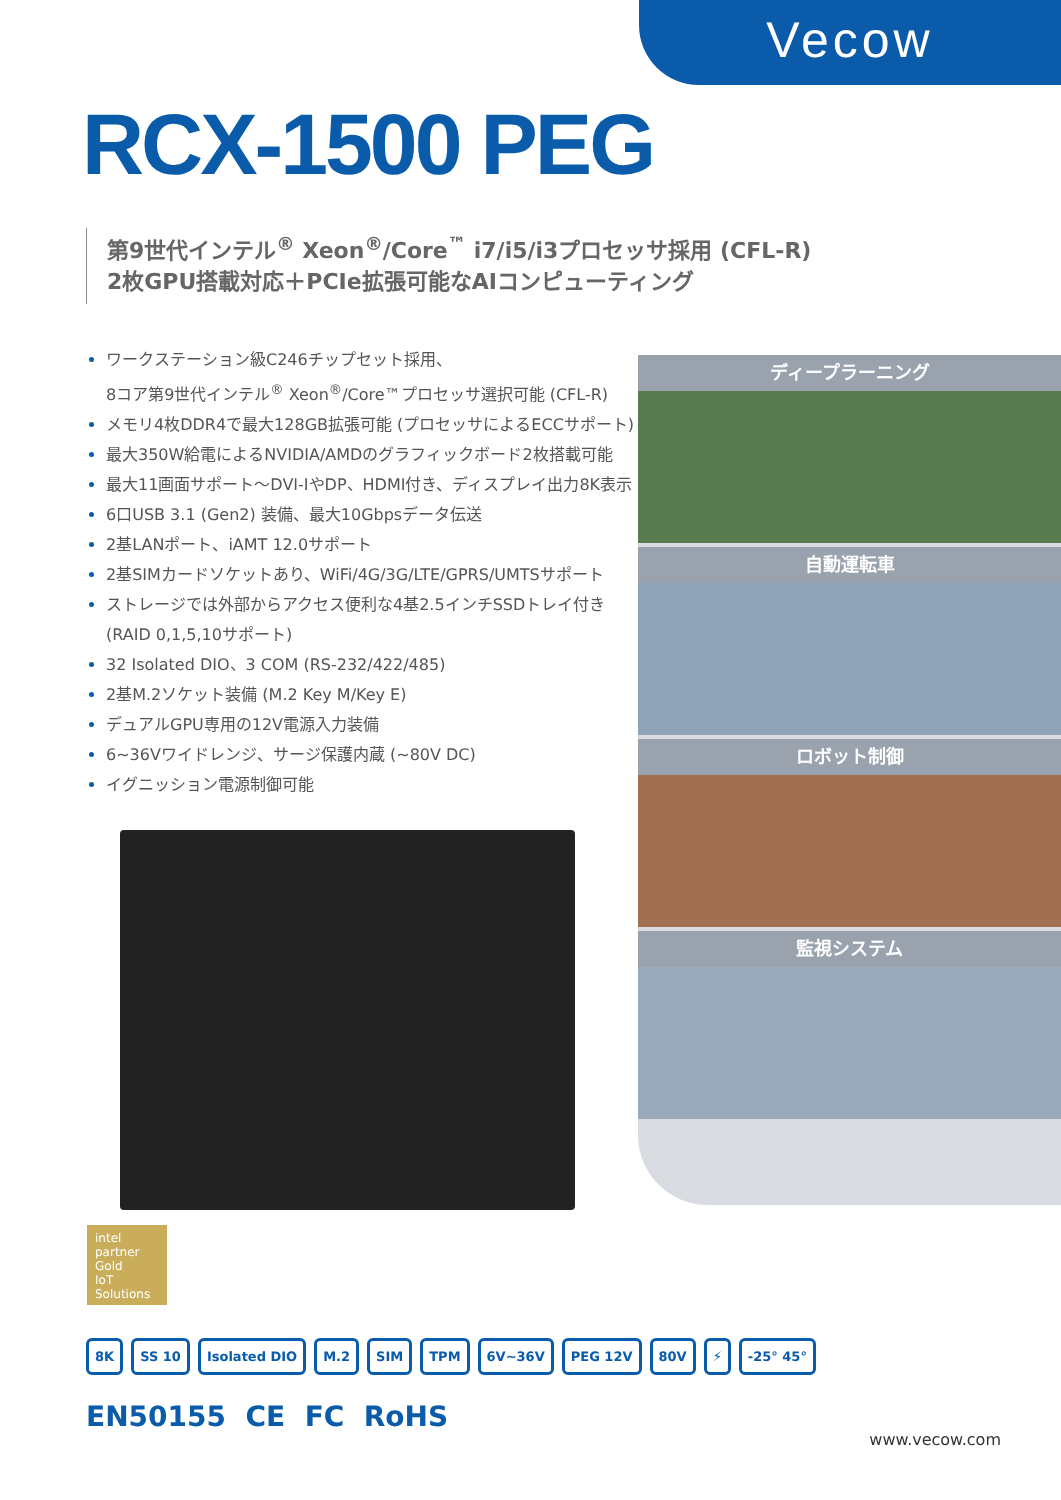Vecow
RCX-1500 PEG
第9世代インテル<sup>®</sup> Xeon<sup>®</sup>/Core<sup>™</sup> i7/i5/i3プロセッサ採用 (CFL-R)
2枚GPU搭載対応＋PCIe拡張可能なAIコンピューティング
ワークステーション級C246チップセット採用、
8コア第9世代インテル<sup>®</sup> Xeon<sup>®</sup>/Core™プロセッサ選択可能 (CFL-R)
メモリ4枚DDR4で最大128GB拡張可能 (プロセッサによるECCサポート)
最大350W給電によるNVIDIA/AMDのグラフィックボード2枚搭載可能
最大11画面サポート～DVI-IやDP、HDMI付き、ディスプレイ出力8K表示
6口USB 3.1 (Gen2) 装備、最大10Gbpsデータ伝送
2基LANポート、iAMT 12.0サポート
2基SIMカードソケットあり、WiFi/4G/3G/LTE/GPRS/UMTSサポート
ストレージでは外部からアクセス便利な4基2.5インチSSDトレイ付き
(RAID 0,1,5,10サポート)
32 Isolated DIO、3 COM (RS-232/422/485)
2基M.2ソケット装備 (M.2 Key M/Key E)
デュアルGPU専用の12V電源入力装備
6~36Vワイドレンジ、サージ保護内蔵 (~80V DC)
イグニッション電源制御可能
ディープラーニング
自動運転車
ロボット制御
監視システム
intel
partner
Gold
IoT Solutions
8K SS 10 Isolated DIO M.2 SIM TPM 6V~36V PEG 12V 80V ⚡ -25° 45°
EN50155 CE FC RoHS
www.vecow.com